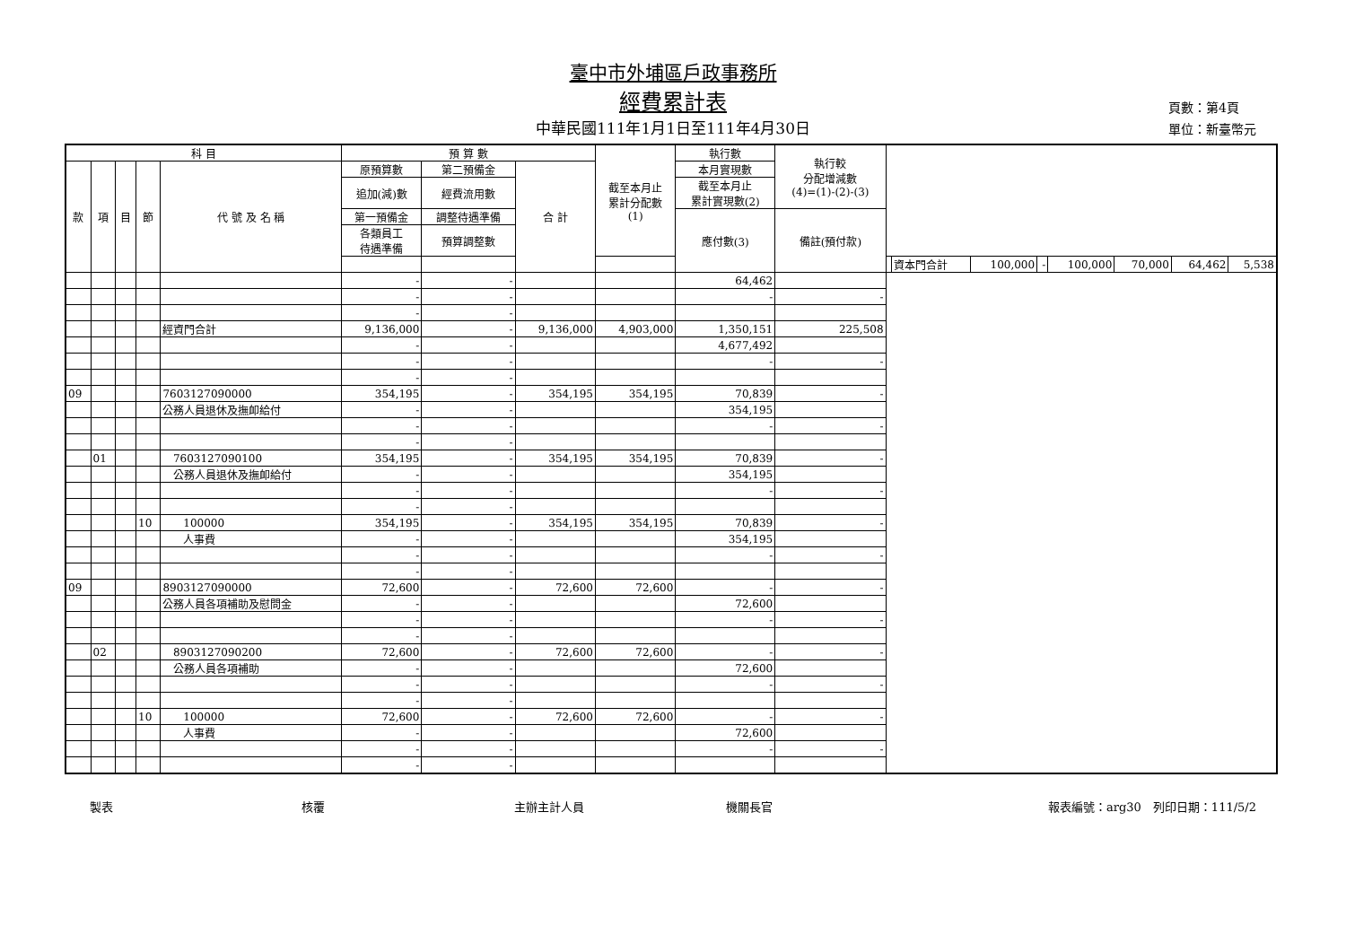臺中市外埔區戶政事務所
經費累計表
中華民國111年1月1日至111年4月30日
頁數：第4頁
單位：新臺幣元
| 科 目 | | | | | 預 算 數 | | | 截至本月止 累計分配數 (1) | 執行數 | 執行較 分配增減數 (4)=(1)-(2)-(3) | | | | | | | | |
| --- | --- | --- | --- | --- | --- | --- | --- | --- | --- | --- | --- | --- | --- | --- | --- | --- | --- | --- |
| 款 | 項 | 目 | 節 | 代 號 及 名 稱 | 原預算數 | 第二預備金 | 合 計 | | 本月實現數 | | | | | | | | | |
| | | | | | 追加(減)數 | 經費流用數 | | | 截至本月止 累計實現數(2) | | | | | | | | | |
| | | | | | 第一預備金 | 調整待遇準備 | | | 應付數(3) | 備註(預付款) | | | | | | | | |
| | | | | | 各類員工 待遇準備 | 預算調整數 | | | | | | | | | | | | |
| | | | | | | | | | | | | 資本門合計 | 100,000 | - | 100,000 | 70,000 | 64,462 | 5,538 |
| | | | | | - | - | | | 64,462 | | | | | | | | | |
| | | | | | - | - | | | - | - | | | | | | | | |
| | | | | | - | - | | | | | | | | | | | | |
| | | | | 經資門合計 | 9,136,000 | - | 9,136,000 | 4,903,000 | 1,350,151 | 225,508 | | | | | | | | |
| | | | | | - | - | | | 4,677,492 | | | | | | | | | |
| | | | | | - | - | | | - | - | | | | | | | | |
| | | | | | - | - | | | | | | | | | | | | |
| 09 | | | | 7603127090000 | 354,195 | - | 354,195 | 354,195 | 70,839 | - | | | | | | | | |
| | | | | 公務人員退休及撫卹給付 | - | - | | | 354,195 | | | | | | | | | |
| | | | | | - | - | | | - | - | | | | | | | | |
| | | | | | - | - | | | | | | | | | | | | |
| | 01 | | | 7603127090100 | 354,195 | - | 354,195 | 354,195 | 70,839 | - | | | | | | | | |
| | | | | 公務人員退休及撫卹給付 | - | - | | | 354,195 | | | | | | | | | |
| | | | | | - | - | | | - | - | | | | | | | | |
| | | | | | - | - | | | | | | | | | | | | |
| | | | 10 | 100000 | 354,195 | - | 354,195 | 354,195 | 70,839 | - | | | | | | | | |
| | | | | 人事費 | - | - | | | 354,195 | | | | | | | | | |
| | | | | | - | - | | | - | - | | | | | | | | |
| | | | | | - | - | | | | | | | | | | | | |
| 09 | | | | 8903127090000 | 72,600 | - | 72,600 | 72,600 | - | - | | | | | | | | |
| | | | | 公務人員各項補助及慰問金 | - | - | | | 72,600 | | | | | | | | | |
| | | | | | - | - | | | - | - | | | | | | | | |
| | | | | | - | - | | | | | | | | | | | | |
| | 02 | | | 8903127090200 | 72,600 | - | 72,600 | 72,600 | - | - | | | | | | | | |
| | | | | 公務人員各項補助 | - | - | | | 72,600 | | | | | | | | | |
| | | | | | - | - | | | - | - | | | | | | | | |
| | | | | | - | - | | | | | | | | | | | | |
| | | | 10 | 100000 | 72,600 | - | 72,600 | 72,600 | - | - | | | | | | | | |
| | | | | 人事費 | - | - | | | 72,600 | | | | | | | | | |
| | | | | | - | - | | | - | - | | | | | | | | |
| | | | | | - | - | | | | | | | | | | | | |
製表 核覆 主辦主計人員 機關長官 報表編號：arg30　列印日期：111/5/2